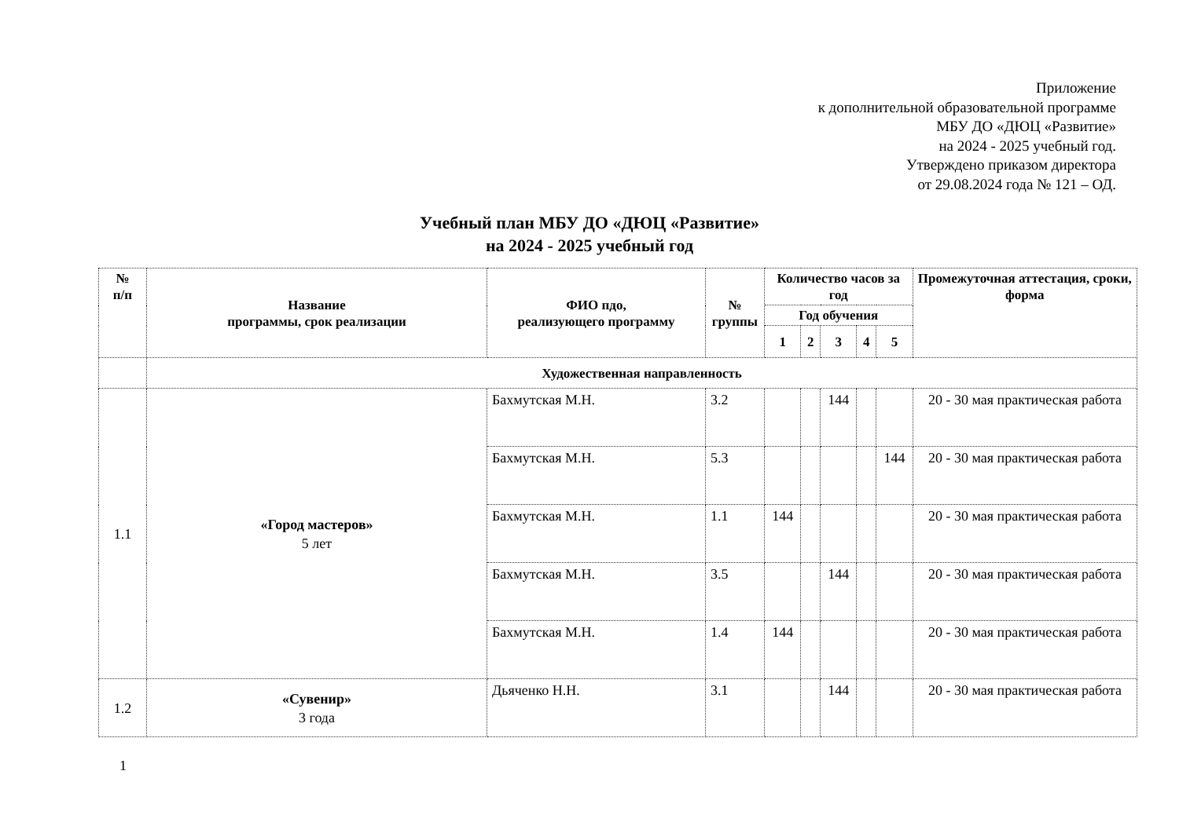Приложение
к дополнительной образовательной программе
МБУ ДО «ДЮЦ «Развитие»
на 2024 - 2025 учебный год.
Утверждено приказом директора
от 29.08.2024 года № 121 – ОД.
Учебный план МБУ ДО «ДЮЦ «Развитие»
на 2024 - 2025 учебный год
| № п/п | Название программы, срок реализации | ФИО пдо, реализующего программу | № группы | Количество часов за год | | | | | Промежуточная аттестация, сроки, форма |
| --- | --- | --- | --- | --- | --- | --- | --- | --- | --- |
| | | | | Год обучения | | | | | |
| | | | | 1 | 2 | 3 | 4 | 5 | |
| | Художественная направленность | | | | | | | | |
| 1.1 | «Город мастеров» 5 лет | Бахмутская М.Н. | 3.2 | | | 144 | | | 20 - 30 мая практическая работа |
| | | Бахмутская М.Н. | 5.3 | | | | | 144 | 20 - 30 мая практическая работа |
| | | Бахмутская М.Н. | 1.1 | 144 | | | | | 20 - 30 мая практическая работа |
| | | Бахмутская М.Н. | 3.5 | | | 144 | | | 20 - 30 мая практическая работа |
| | | Бахмутская М.Н. | 1.4 | 144 | | | | | 20 - 30 мая практическая работа |
| 1.2 | «Сувенир» 3 года | Дьяченко Н.Н. | 3.1 | | | 144 | | | 20 - 30 мая практическая работа |
1